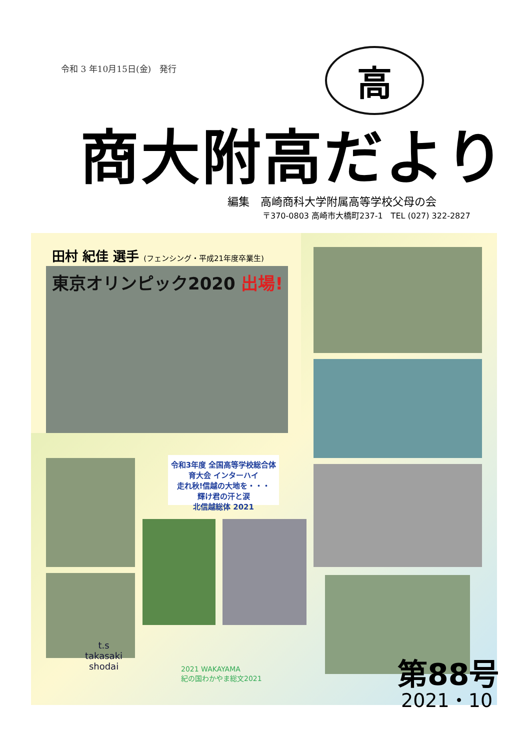令和 3 年10月15日(金)　発行 高
商大附高だより
編集　高崎商科大学附属高等学校父母の会
〒370-0803 高崎市大橋町237-1　TEL (027) 322-2827
田村 紀佳 選手 (フェンシング・平成21年度卒業生)
東京オリンピック2020 出場!
令和3年度 全国高等学校総合体育大会 インターハイ
走れ秋!信越の大地を・・・
輝け君の汗と涙
北信越総体 2021
t.s
takasaki
shodai
2021 WAKAYAMA
紀の国わかやま総文2021
第88号
2021・10